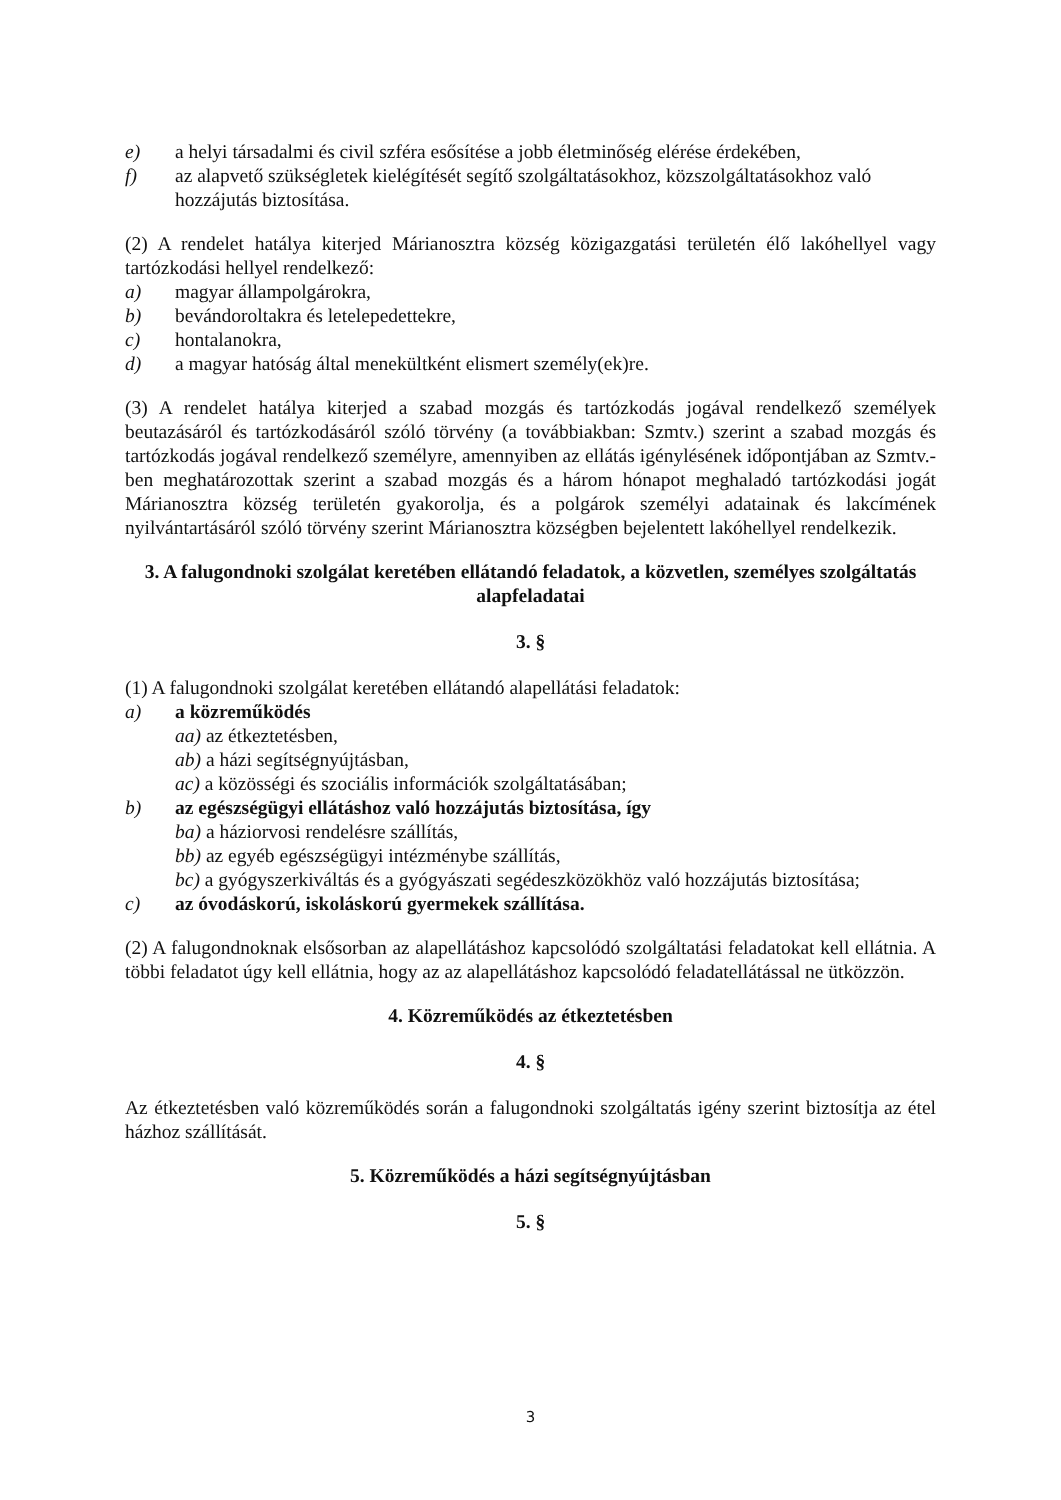e) a helyi társadalmi és civil szféra esősítése a jobb életminőség elérése érdekében,
f) az alapvető szükségletek kielégítését segítő szolgáltatásokhoz, közszolgáltatásokhoz való hozzájutás biztosítása.
(2) A rendelet hatálya kiterjed Márianosztra község közigazgatási területén élő lakóhellyel vagy tartózkodási hellyel rendelkező:
a) magyar állampolgárokra,
b) bevándoroltakra és letelepedettekre,
c) hontalanokra,
d) a magyar hatóság által menekültként elismert személy(ek)re.
(3) A rendelet hatálya kiterjed a szabad mozgás és tartózkodás jogával rendelkező személyek beutazásáról és tartózkodásáról szóló törvény (a továbbiakban: Szmtv.) szerint a szabad mozgás és tartózkodás jogával rendelkező személyre, amennyiben az ellátás igénylésének időpontjában az Szmtv.-ben meghatározottak szerint a szabad mozgás és a három hónapot meghaladó tartózkodási jogát Márianosztra község területén gyakorolja, és a polgárok személyi adatainak és lakcímének nyilvántartásáról szóló törvény szerint Márianosztra községben bejelentett lakóhellyel rendelkezik.
3. A falugondnoki szolgálat keretében ellátandó feladatok, a közvetlen, személyes szolgáltatás alapfeladatai
3. §
(1) A falugondnoki szolgálat keretében ellátandó alapellátási feladatok:
a) a közreműködés
aa) az étkeztetésben,
ab) a házi segítségnyújtásban,
ac) a közösségi és szociális információk szolgáltatásában;
b) az egészségügyi ellátáshoz való hozzájutás biztosítása, így
ba) a háziorvosi rendelésre szállítás,
bb) az egyéb egészségügyi intézménybe szállítás,
bc) a gyógyszerkiváltás és a gyógyászati segédeszközökhöz való hozzájutás biztosítása;
c) az óvodáskorú, iskoláskorú gyermekek szállítása.
(2) A falugondnoknak elsősorban az alapellátáshoz kapcsolódó szolgáltatási feladatokat kell ellátnia. A többi feladatot úgy kell ellátnia, hogy az az alapellátáshoz kapcsolódó feladatellátással ne ütközzön.
4. Közreműködés az étkeztetésben
4. §
Az étkeztetésben való közreműködés során a falugondnoki szolgáltatás igény szerint biztosítja az étel házhoz szállítását.
5. Közreműködés a házi segítségnyújtásban
5. §
3